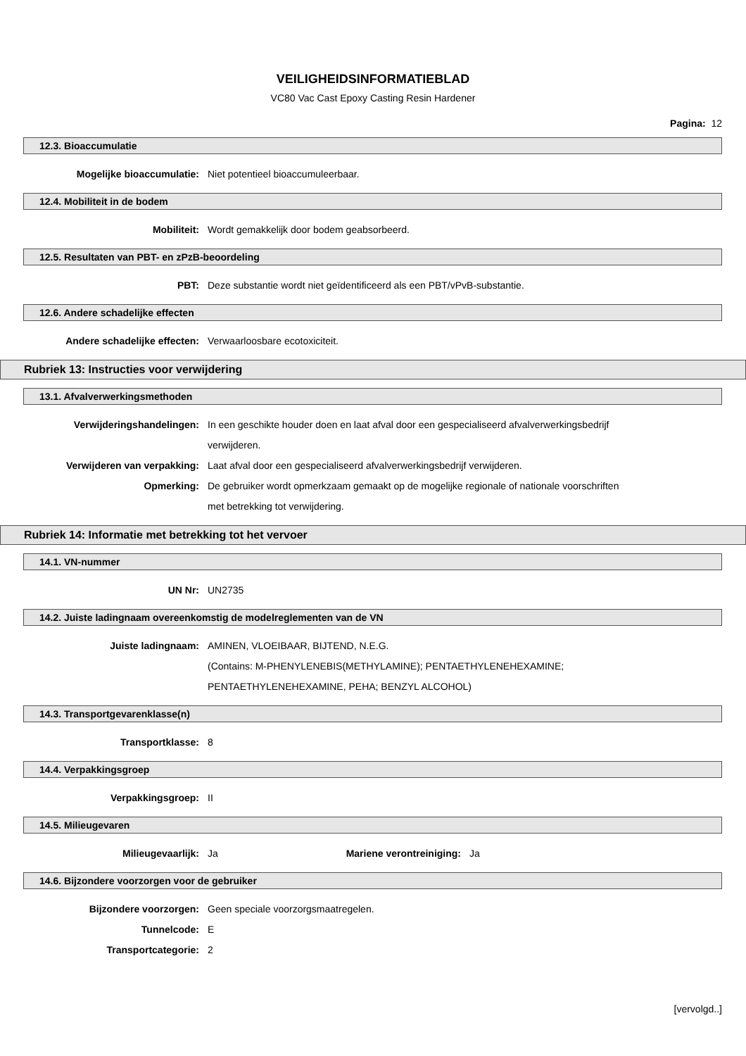VEILIGHEIDSINFORMATIEBLAD
VC80 Vac Cast Epoxy Casting Resin Hardener
Pagina: 12
12.3. Bioaccumulatie
Mogelijke bioaccumulatie: Niet potentieel bioaccumuleerbaar.
12.4. Mobiliteit in de bodem
Mobiliteit: Wordt gemakkelijk door bodem geabsorbeerd.
12.5. Resultaten van PBT- en zPzB-beoordeling
PBT: Deze substantie wordt niet geïdentificeerd als een PBT/vPvB-substantie.
12.6. Andere schadelijke effecten
Andere schadelijke effecten: Verwaarloosbare ecotoxiciteit.
Rubriek 13: Instructies voor verwijdering
13.1. Afvalverwerkingsmethoden
Verwijderingshandelingen: In een geschikte houder doen en laat afval door een gespecialiseerd afvalverwerkingsbedrijf verwijderen.
Verwijderen van verpakking: Laat afval door een gespecialiseerd afvalverwerkingsbedrijf verwijderen.
Opmerking: De gebruiker wordt opmerkzaam gemaakt op de mogelijke regionale of nationale voorschriften met betrekking tot verwijdering.
Rubriek 14: Informatie met betrekking tot het vervoer
14.1. VN-nummer
UN Nr: UN2735
14.2. Juiste ladingnaam overeenkomstig de modelreglementen van de VN
Juiste ladingnaam: AMINEN, VLOEIBAAR, BIJTEND, N.E.G.
(Contains: M-PHENYLENEBIS(METHYLAMINE); PENTAETHYLENEHEXAMINE; PENTAETHYLENEHEXAMINE, PEHA; BENZYL ALCOHOL)
14.3. Transportgevarenklasse(n)
Transportklasse: 8
14.4. Verpakkingsgroep
Verpakkingsgroep: II
14.5. Milieugevaren
Milieugevaarlijk: Ja Mariene verontreiniging:
Ja
14.6. Bijzondere voorzorgen voor de gebruiker
Bijzondere voorzorgen: Geen speciale voorzorgsmaatregelen.
Tunnelcode: E
Transportcategorie: 2
[vervolgd..]